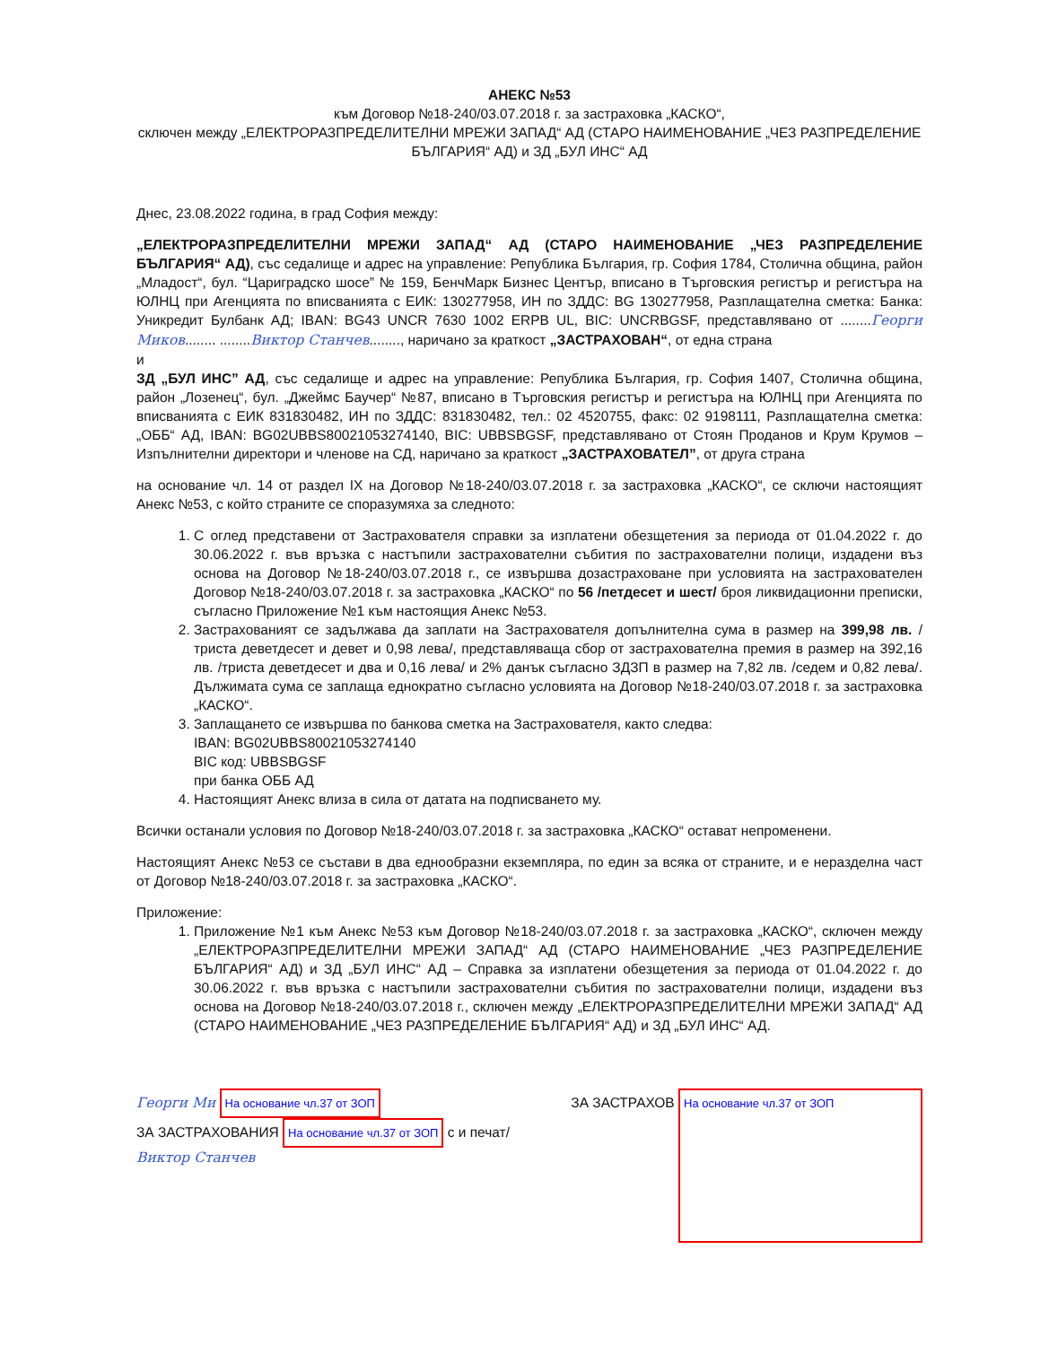АНЕКС №53
към Договор №18-240/03.07.2018 г. за застраховка „КАСКО“,
сключен между „ЕЛЕКТРОРАЗПРЕДЕЛИТЕЛНИ МРЕЖИ ЗАПАД“ АД (СТАРО НАИМЕНОВАНИЕ „ЧЕЗ РАЗПРЕДЕЛЕНИЕ БЪЛГАРИЯ“ АД) и ЗД „БУЛ ИНС“ АД
Днес, 23.08.2022 година, в град София между:
„ЕЛЕКТРОРАЗПРЕДЕЛИТЕЛНИ МРЕЖИ ЗАПАД“ АД (СТАРО НАИМЕНОВАНИЕ „ЧЕЗ РАЗПРЕДЕЛЕНИЕ БЪЛГАРИЯ“ АД), със седалище и адрес на управление: Република България, гр. София 1784, Столична община, район „Младост“, бул. “Цариградско шосе” № 159, БенчМарк Бизнес Център, вписано в Търговския регистър и регистъра на ЮЛНЦ при Агенцията по вписванията с ЕИК: 130277958, ИН по ЗДДС: BG 130277958, Разплащателна сметка: Банка: Уникредит Булбанк АД; IBAN: BG43 UNCR 7630 1002 ERPB UL, BIC: UNCRBGSF, представлявано от ........Георги Миков........ ........Виктор Станчев........, наричано за краткост „ЗАСТРАХОВАН“, от една страна
и
ЗД „БУЛ ИНС” АД, със седалище и адрес на управление: Република България, гр. София 1407, Столична община, район „Лозенец“, бул. „Джеймс Баучер“ №87, вписано в Търговския регистър и регистъра на ЮЛНЦ при Агенцията по вписванията с ЕИК 831830482, ИН по ЗДДС: 831830482, тел.: 02 4520755, факс: 02 9198111, Разплащателна сметка: „ОББ“ АД, IBAN: BG02UBBS80021053274140, BIC: UBBSBGSF, представлявано от Стоян Проданов и Крум Крумов – Изпълнителни директори и членове на СД, наричано за краткост „ЗАСТРАХОВАТЕЛ”, от друга страна
на основание чл. 14 от раздел IX на Договор №18-240/03.07.2018 г. за застраховка „КАСКО“, се сключи настоящият Анекс №53, с който страните се споразумяха за следното:
1. С оглед представени от Застрахователя справки за изплатени обезщетения за периода от 01.04.2022 г. до 30.06.2022 г. във връзка с настъпили застрахователни събития по застрахователни полици, издадени въз основа на Договор №18-240/03.07.2018 г., се извършва дозастраховане при условията на застрахователен Договор №18-240/03.07.2018 г. за застраховка „КАСКО“ по 56 /петдесет и шест/ броя ликвидационни преписки, съгласно Приложение №1 към настоящия Анекс №53.
2. Застрахованият се задължава да заплати на Застрахователя допълнителна сума в размер на 399,98 лв. /триста деветдесет и девет и 0,98 лева/, представляваща сбор от застрахователна премия в размер на 392,16 лв. /триста деветдесет и два и 0,16 лева/ и 2% данък съгласно ЗДЗП в размер на 7,82 лв. /седем и 0,82 лева/. Дължимата сума се заплаща еднократно съгласно условията на Договор №18-240/03.07.2018 г. за застраховка „КАСКО“.
3. Заплащането се извършва по банкова сметка на Застрахователя, както следва:
IBAN: BG02UBBS80021053274140
BIC код: UBBSBGSF
при банка ОББ АД
4. Настоящият Анекс влиза в сила от датата на подписването му.
Всички останали условия по Договор №18-240/03.07.2018 г. за застраховка „КАСКО“ остават непроменени.
Настоящият Анекс №53 се състави в два еднообразни екземпляра, по един за всяка от страните, и е неразделна част от Договор №18-240/03.07.2018 г. за застраховка „КАСКО“.
Приложение:
1. Приложение №1 към Анекс №53 към Договор №18-240/03.07.2018 г. за застраховка „КАСКО“, сключен между „ЕЛЕКТРОРАЗПРЕДЕЛИТЕЛНИ МРЕЖИ ЗАПАД“ АД (СТАРО НАИМЕНОВАНИЕ „ЧЕЗ РАЗПРЕДЕЛЕНИЕ БЪЛГАРИЯ“ АД) и ЗД „БУЛ ИНС“ АД – Справка за изплатени обезщетения за периода от 01.04.2022 г. до 30.06.2022 г. във връзка с настъпили застрахователни събития по застрахователни полици, издадени въз основа на Договор №18-240/03.07.2018 г., сключен между „ЕЛЕКТРОРАЗПРЕДЕЛИТЕЛНИ МРЕЖИ ЗАПАД“ АД (СТАРО НАИМЕНОВАНИЕ „ЧЕЗ РАЗПРЕДЕЛЕНИЕ БЪЛГАРИЯ“ АД) и ЗД „БУЛ ИНС“ АД.
Георги Ми На основание чл.37 от ЗОП
ЗА ЗАСТРАХОВАНИЯ На основание чл.37 от ЗОП с и печат/
Виктор Станчев
ЗА ЗАСТРАХОВ На основание чл.37 от ЗОП